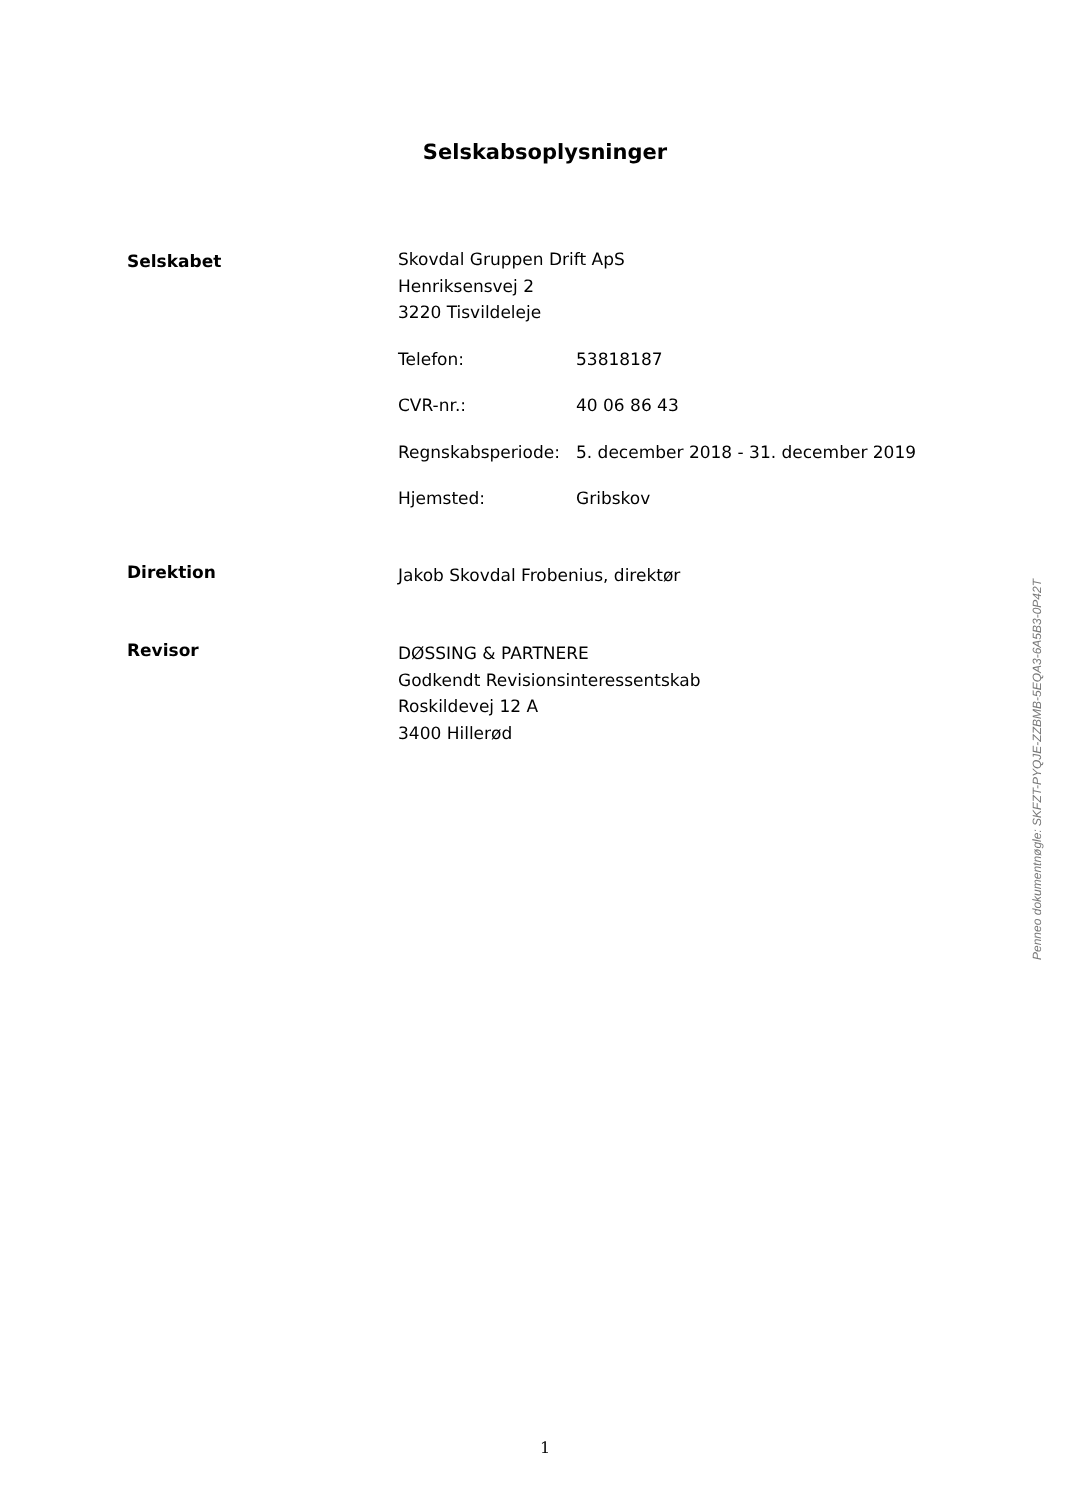Selskabsoplysninger
Selskabet
Skovdal Gruppen Drift ApS
Henriksensvej 2
3220 Tisvildeleje
Telefon: 53818187
CVR-nr.: 40 06 86 43
Regnskabsperiode: 5. december 2018 - 31. december 2019
Hjemsted: Gribskov
Direktion
Jakob Skovdal Frobenius, direktør
Revisor
DØSSING & PARTNERE
Godkendt Revisionsinteressentskab
Roskildevej 12 A
3400 Hillerød
Penneo dokumentnøgle: SKFZT-PYQJE-ZZBMB-5EQA3-6A5B3-0P42T
1